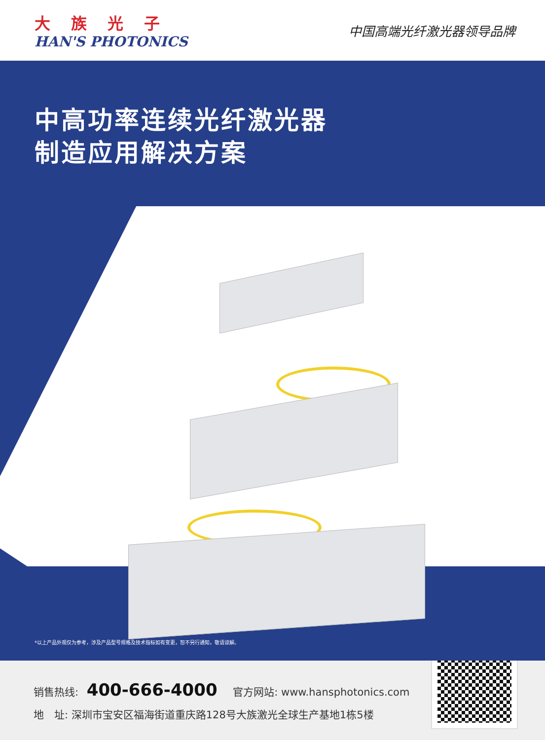大族光子
HAN'S PHOTONICS
中国高端光纤激光器领导品牌
中高功率连续光纤激光器
制造应用解决方案
*以上产品外观仅为参考，涉及产品型号规格及技术指标如有变更，恕不另行通知，敬请谅解。
销售热线: 400-666-4000 官方网站: www.hansphotonics.com
地　址: 深圳市宝安区福海街道重庆路128号大族激光全球生产基地1栋5楼